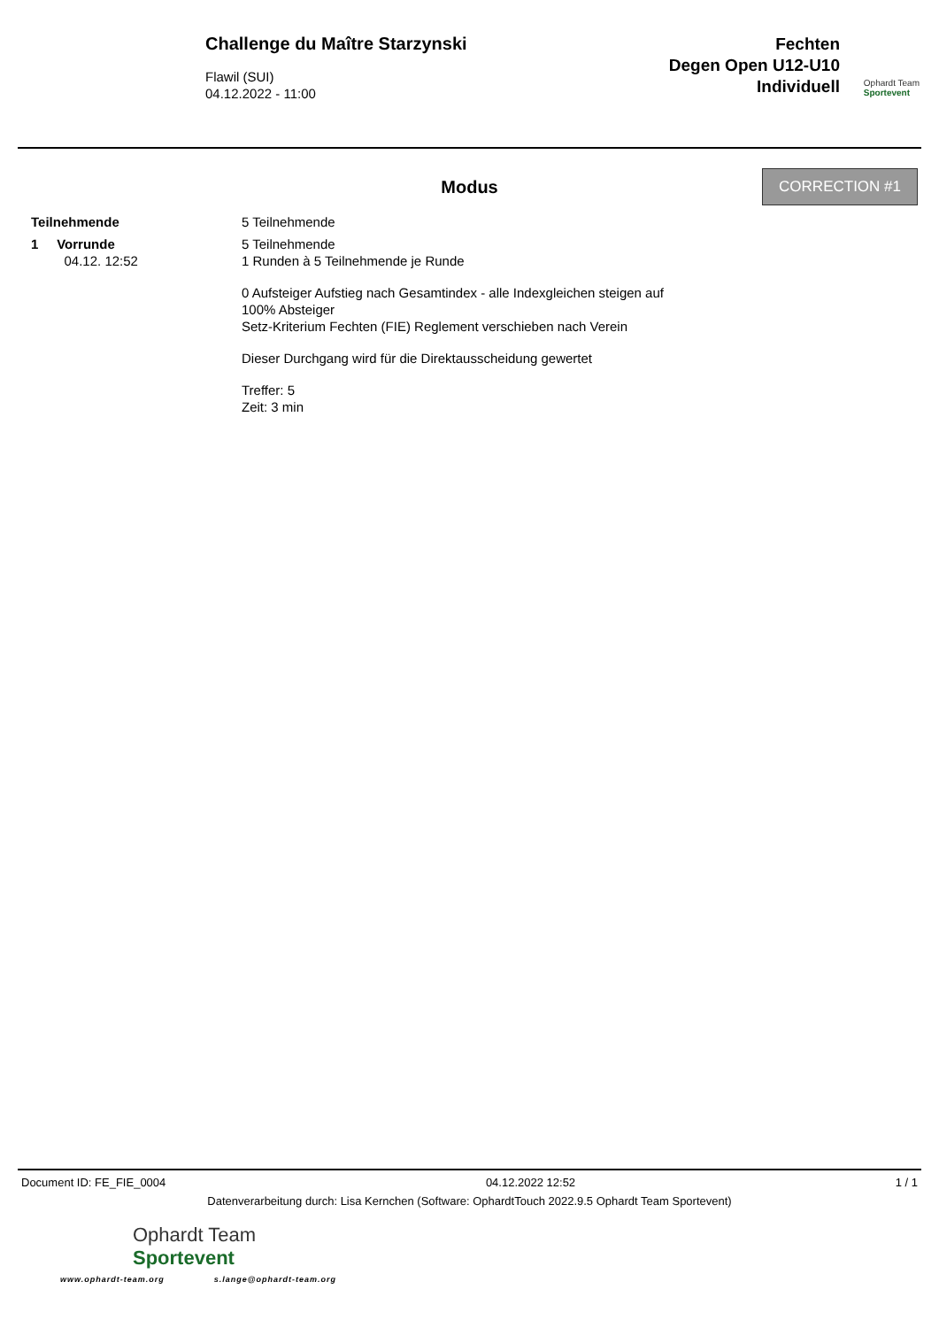Challenge du Maître Starzynski
Flawil (SUI)
04.12.2022 - 11:00
Fechten
Degen Open U12-U10
Individuell
Ophardt Team
Sportevent
CORRECTION #1
Modus
Teilnehmende 5 Teilnehmende
1 Vorrunde
04.12. 12:52
5 Teilnehmende
1 Runden à 5 Teilnehmende je Runde
0 Aufsteiger Aufstieg nach Gesamtindex - alle Indexgleichen steigen auf
100% Absteiger
Setz-Kriterium Fechten (FIE) Reglement verschieben nach Verein
Dieser Durchgang wird für die Direktausscheidung gewertet
Treffer: 5
Zeit: 3 min
Document ID: FE_FIE_0004 04.12.2022 12:52 1 / 1
Datenverarbeitung durch: Lisa Kernchen (Software: OphardtTouch 2022.9.5 Ophardt Team Sportevent)
Ophardt Team
Sportevent
www.ophardt-team.org s.lange@ophardt-team.org